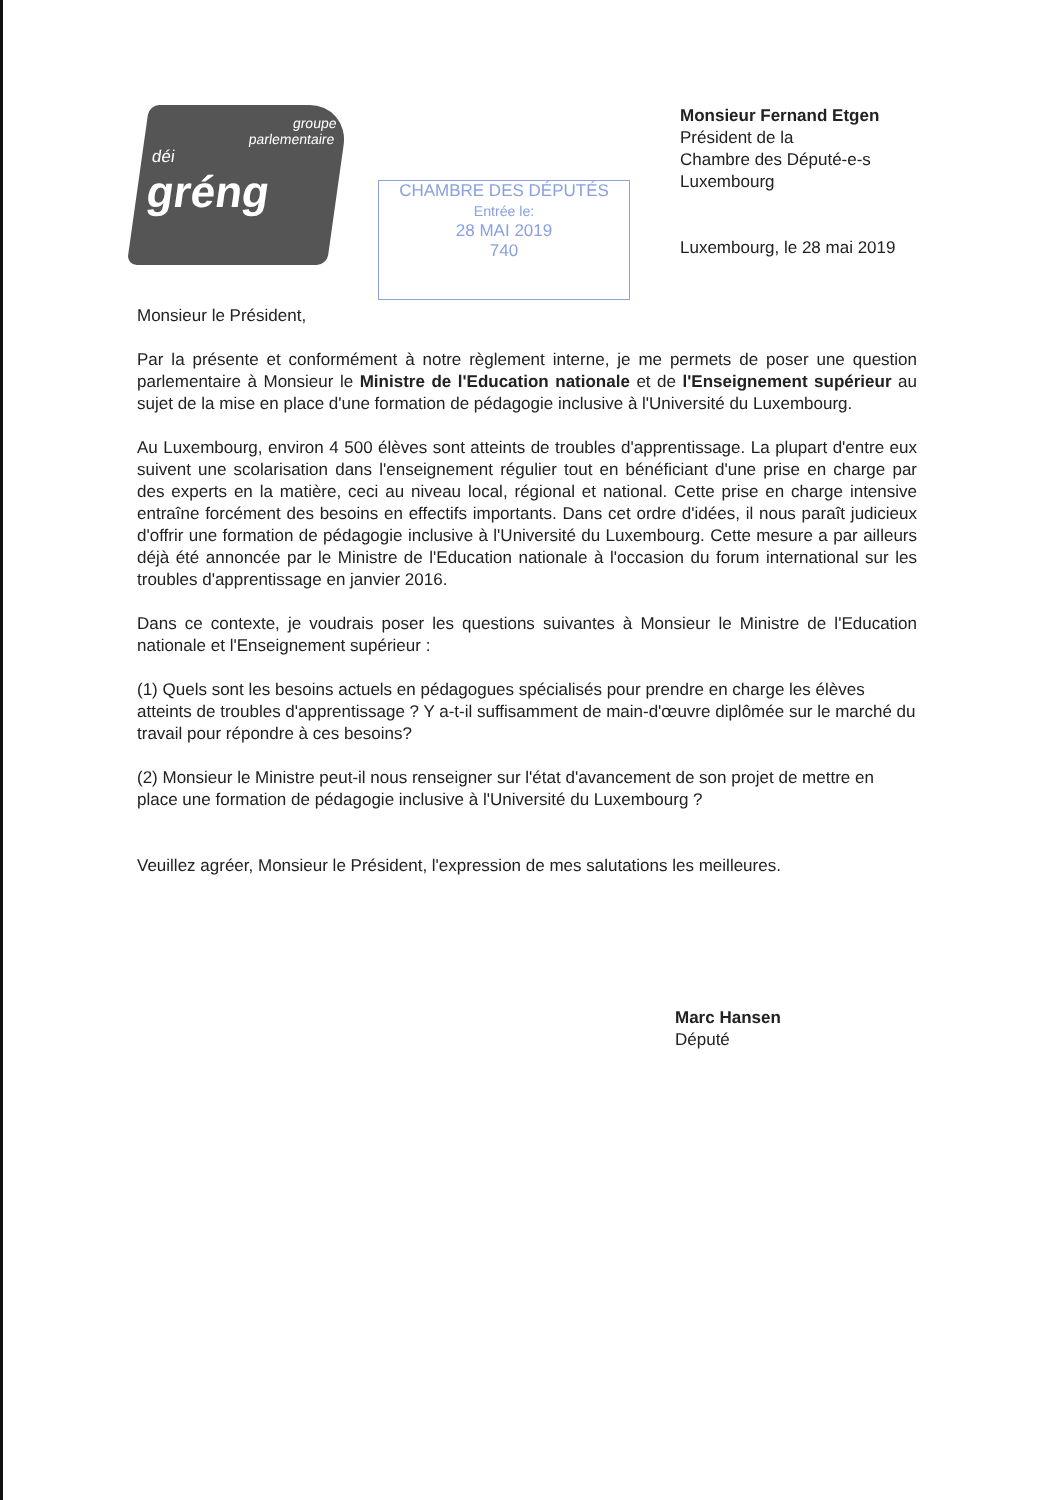groupe
parlementaire
déi
gréng
CHAMBRE DES DÉPUTÉS
Entrée le:
28 MAI 2019
740
Monsieur Fernand Etgen
Président de la
Chambre des Député-e-s
Luxembourg
Luxembourg, le 28 mai 2019
Monsieur le Président,
Par la présente et conformément à notre règlement interne, je me permets de poser une question parlementaire à Monsieur le Ministre de l'Education nationale et de l'Enseignement supérieur au sujet de la mise en place d'une formation de pédagogie inclusive à l'Université du Luxembourg.
Au Luxembourg, environ 4 500 élèves sont atteints de troubles d'apprentissage. La plupart d'entre eux suivent une scolarisation dans l'enseignement régulier tout en bénéficiant d'une prise en charge par des experts en la matière, ceci au niveau local, régional et national. Cette prise en charge intensive entraîne forcément des besoins en effectifs importants. Dans cet ordre d'idées, il nous paraît judicieux d'offrir une formation de pédagogie inclusive à l'Université du Luxembourg. Cette mesure a par ailleurs déjà été annoncée par le Ministre de l'Education nationale à l'occasion du forum international sur les troubles d'apprentissage en janvier 2016.
Dans ce contexte, je voudrais poser les questions suivantes à Monsieur le Ministre de l'Education nationale et l'Enseignement supérieur :
(1) Quels sont les besoins actuels en pédagogues spécialisés pour prendre en charge les élèves atteints de troubles d'apprentissage ? Y a-t-il suffisamment de main-d'œuvre diplômée sur le marché du travail pour répondre à ces besoins?
(2) Monsieur le Ministre peut-il nous renseigner sur l'état d'avancement de son projet de mettre en place une formation de pédagogie inclusive à l'Université du Luxembourg ?
Veuillez agréer, Monsieur le Président, l'expression de mes salutations les meilleures.
Marc Hansen
Député